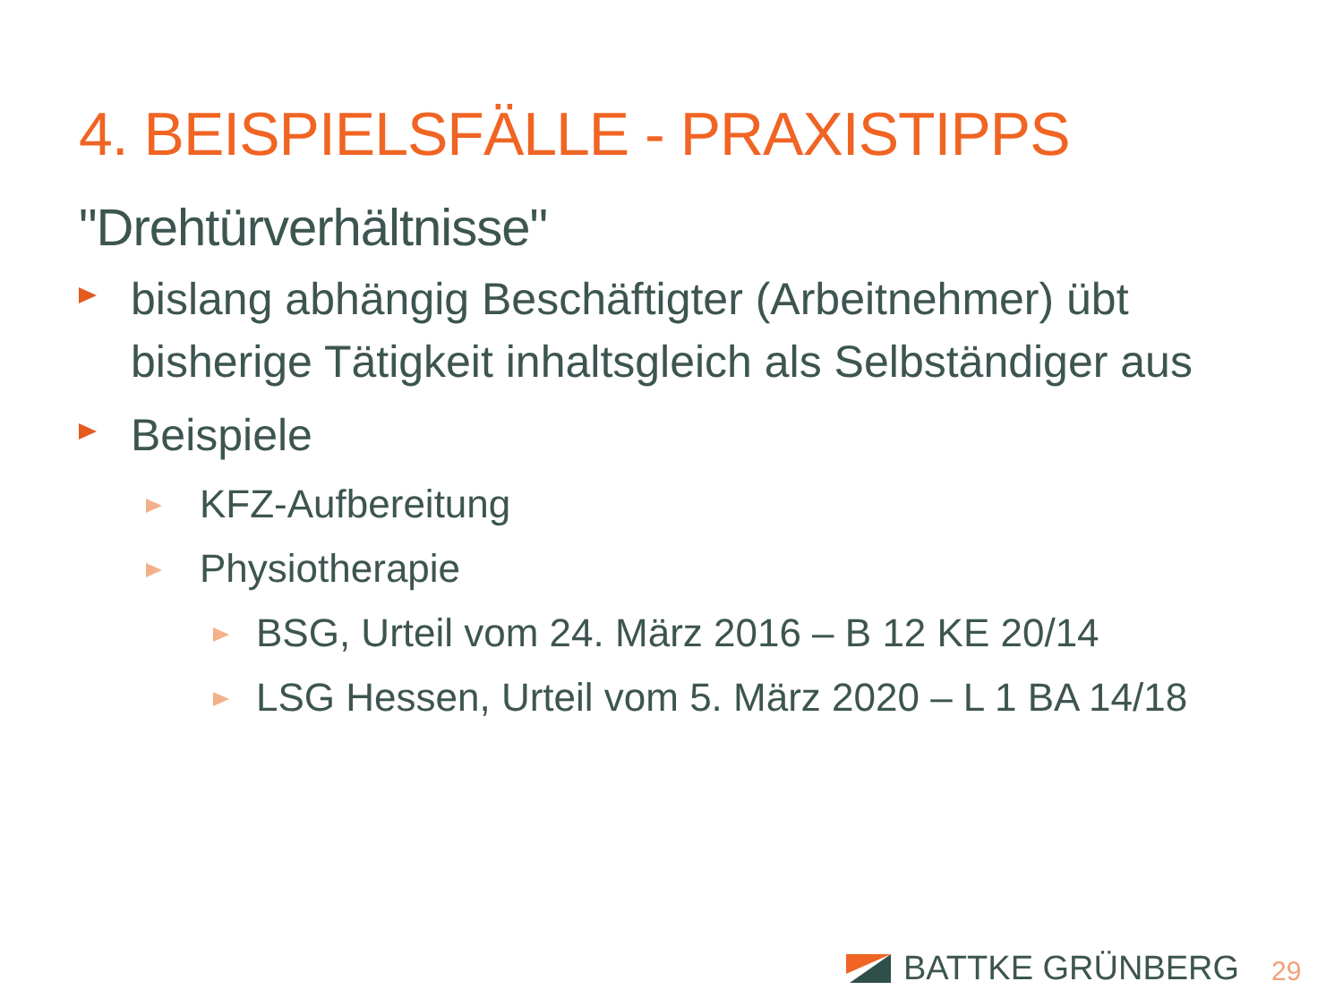4. BEISPIELSFÄLLE - PRAXISTIPPS
"Drehtürverhältnisse"
bislang abhängig Beschäftigter (Arbeitnehmer) übt bisherige Tätigkeit inhaltsgleich als Selbständiger aus
Beispiele
KFZ-Aufbereitung
Physiotherapie
BSG, Urteil vom 24. März 2016 – B 12 KE 20/14
LSG Hessen, Urteil vom 5. März 2020 – L 1 BA 14/18
BATTKE GRÜNBERG 29